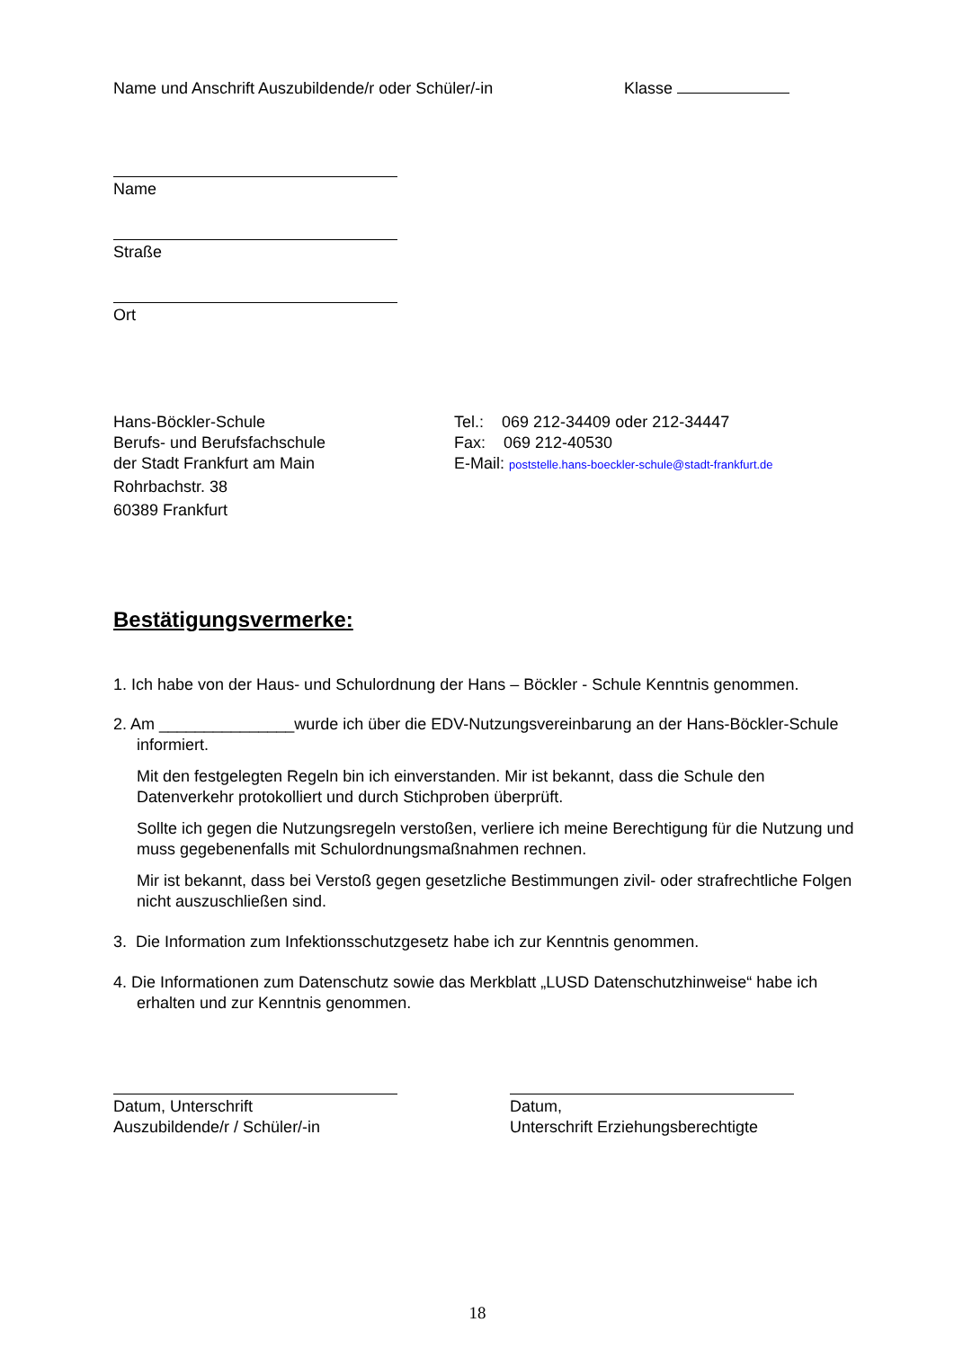Name und Anschrift Auszubildende/r oder Schüler/-in Klasse
Name
Straße
Ort
Hans-Böckler-Schule
Berufs- und Berufsfachschule
der Stadt Frankfurt am Main
Rohrbachstr. 38
60389 Frankfurt
Tel.: 069 212-34409 oder 212-34447
Fax: 069 212-40530
E-Mail: poststelle.hans-boeckler-schule@stadt-frankfurt.de
Bestätigungsvermerke:
1. Ich habe von der Haus- und Schulordnung der Hans – Böckler - Schule Kenntnis genommen.
2. Am _______________wurde ich über die EDV-Nutzungsvereinbarung an der Hans-Böckler-Schule informiert.
Mit den festgelegten Regeln bin ich einverstanden. Mir ist bekannt, dass die Schule den Datenverkehr protokolliert und durch Stichproben überprüft.
Sollte ich gegen die Nutzungsregeln verstoßen, verliere ich meine Berechtigung für die Nutzung und muss gegebenenfalls mit Schulordnungsmaßnahmen rechnen.
Mir ist bekannt, dass bei Verstoß gegen gesetzliche Bestimmungen zivil- oder strafrechtliche Folgen nicht auszuschließen sind.
3. Die Information zum Infektionsschutzgesetz habe ich zur Kenntnis genommen.
4. Die Informationen zum Datenschutz sowie das Merkblatt „LUSD Datenschutzhinweise“ habe ich erhalten und zur Kenntnis genommen.
Datum, Unterschrift
Auszubildende/r / Schüler/-in
Datum,
Unterschrift Erziehungsberechtigte
18